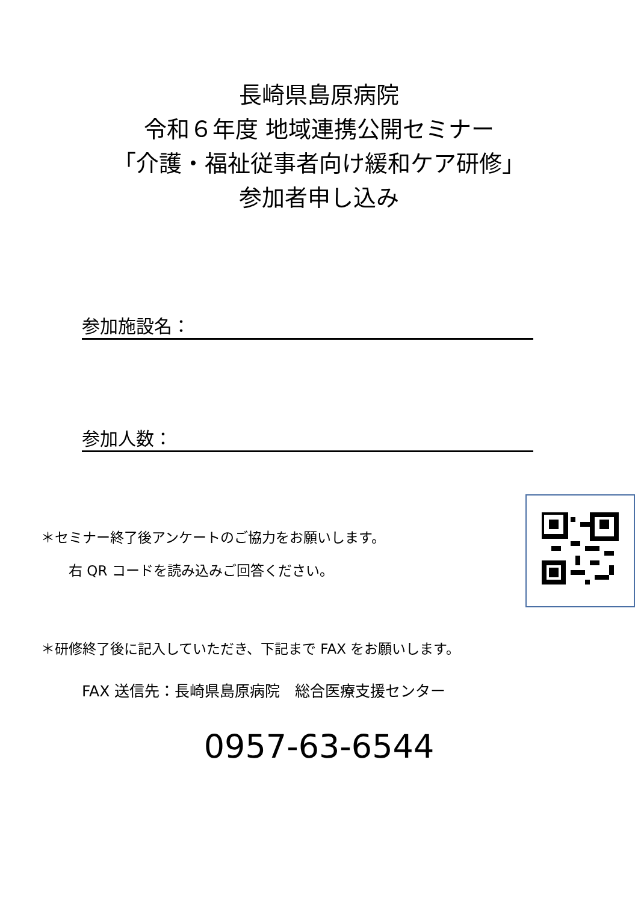長崎県島原病院
令和６年度 地域連携公開セミナー
「介護・福祉従事者向け緩和ケア研修」
参加者申し込み
参加施設名：
参加人数：
＊セミナー終了後アンケートのご協力をお願いします。
　　右 QR コードを読み込みご回答ください。
＊研修終了後に記入していただき、下記まで FAX をお願いします。
FAX 送信先：長崎県島原病院　総合医療支援センター
0957-63-6544